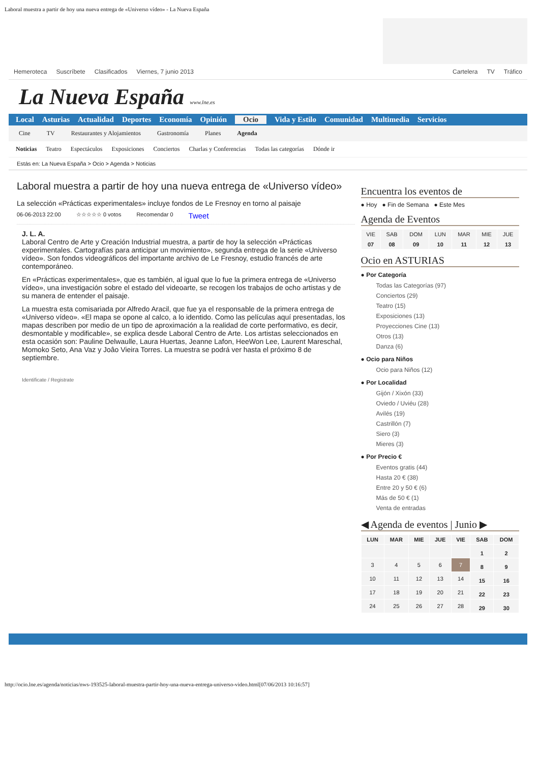Laboral muestra a partir de hoy una nueva entrega de «Universo vídeo» - La Nueva España
Hemeroteca Suscríbete Clasificados Viernes, 7 junio 2013 Cartelera TV Tráfico
La Nueva España www.lne.es
Local Asturias Actualidad Deportes Economía Opinión Ocio Vida y Estilo Comunidad Multimedia Servicios
Cine TV Restaurantes y Alojamientos Gastronomía Planes Agenda
Noticias Teatro Espectáculos Exposiciones Conciertos Charlas y Conferencias Todas las categorías Dónde ir
Estás en: La Nueva España > Ocio > Agenda > Noticias
Laboral muestra a partir de hoy una nueva entrega de «Universo vídeo»
La selección «Prácticas experimentales» incluye fondos de Le Fresnoy en torno al paisaje
06-06-2013 22:00 ☆☆☆☆☆ 0 votos Recomendar 0 Tweet
J. L. A.
Laboral Centro de Arte y Creación Industrial muestra, a partir de hoy la selección «Prácticas experimentales. Cartografías para anticipar un movimiento», segunda entrega de la serie «Universo vídeo». Son fondos videográficos del importante archivo de Le Fresnoy, estudio francés de arte contemporáneo.
En «Prácticas experimentales», que es también, al igual que lo fue la primera entrega de «Universo vídeo», una investigación sobre el estado del videoarte, se recogen los trabajos de ocho artistas y de su manera de entender el paisaje.
La muestra esta comisariada por Alfredo Aracil, que fue ya el responsable de la primera entrega de «Universo vídeo». «El mapa se opone al calco, a lo identido. Como las películas aquí presentadas, los mapas describen por medio de un tipo de aproximación a la realidad de corte performativo, es decir, desmontable y modificable», se explica desde Laboral Centro de Arte. Los artistas seleccionados en esta ocasión son: Pauline Delwaulle, Laura Huertas, Jeanne Lafon, HeeWon Lee, Laurent Mareschal, Momoko Seto, Ana Vaz y Joâo Vieira Torres. La muestra se podrá ver hasta el próximo 8 de septiembre.
Identificate / Registrate
Encuentra los eventos de
● Hoy ● Fin de Semana ● Este Mes
Agenda de Eventos
| VIE 07 | SAB 08 | DOM 09 | LUN 10 | MAR 11 | MIE 12 | JUE 13 |
Ocio en ASTURIAS
● Por Categoría
Todas las Categorías (97)
Conciertos (29)
Teatro (15)
Exposiciones (13)
Proyecciones Cine (13)
Otros (13)
Danza (6)
● Ocio para Niños
Ocio para Niños (12)
● Por Localidad
Gijón / Xixón (33)
Oviedo / Uviéu (28)
Avilés (19)
Castrillón (7)
Siero (3)
Mieres (3)
● Por Precio €
Eventos gratis (44)
Hasta 20 € (38)
Entre 20 y 50 € (6)
Más de 50 € (1)
Venta de entradas
◀ Agenda de eventos | Junio ▶
| LUN | MAR | MIE | JUE | VIE | SAB | DOM |
| --- | --- | --- | --- | --- | --- | --- |
| | | | | | 1 | 2 |
| 3 | 4 | 5 | 6 | 7 | 8 | 9 |
| 10 | 11 | 12 | 13 | 14 | 15 | 16 |
| 17 | 18 | 19 | 20 | 21 | 22 | 23 |
| 24 | 25 | 26 | 27 | 28 | 29 | 30 |
http://ocio.lne.es/agenda/noticias/nws-193525-laboral-muestra-partir-hoy-una-nueva-entrega-universo-video.html[07/06/2013 10:16:57]